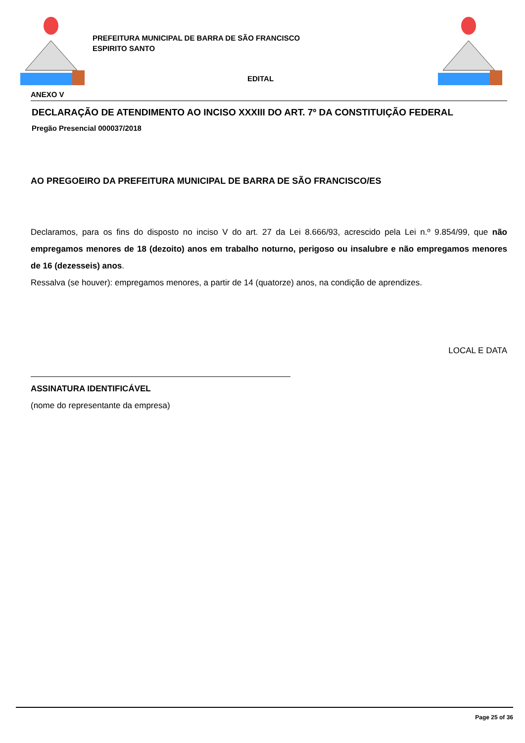PREFEITURA MUNICIPAL DE BARRA DE SÃO FRANCISCO
ESPIRITO SANTO
EDITAL
ANEXO V
DECLARAÇÃO DE ATENDIMENTO AO INCISO XXXIII DO ART. 7º DA CONSTITUIÇÃO FEDERAL
Pregão Presencial 000037/2018
AO PREGOEIRO DA PREFEITURA MUNICIPAL DE BARRA DE SÃO FRANCISCO/ES
Declaramos, para os fins do disposto no inciso V do art. 27 da Lei 8.666/93, acrescido pela Lei n.º 9.854/99, que não empregamos menores de 18 (dezoito) anos em trabalho noturno, perigoso ou insalubre e não empregamos menores de 16 (dezesseis) anos.
Ressalva (se houver): empregamos menores, a partir de 14 (quatorze) anos, na condição de aprendizes.
LOCAL E DATA
ASSINATURA IDENTIFICÁVEL
(nome do representante da empresa)
Page 25 of 36